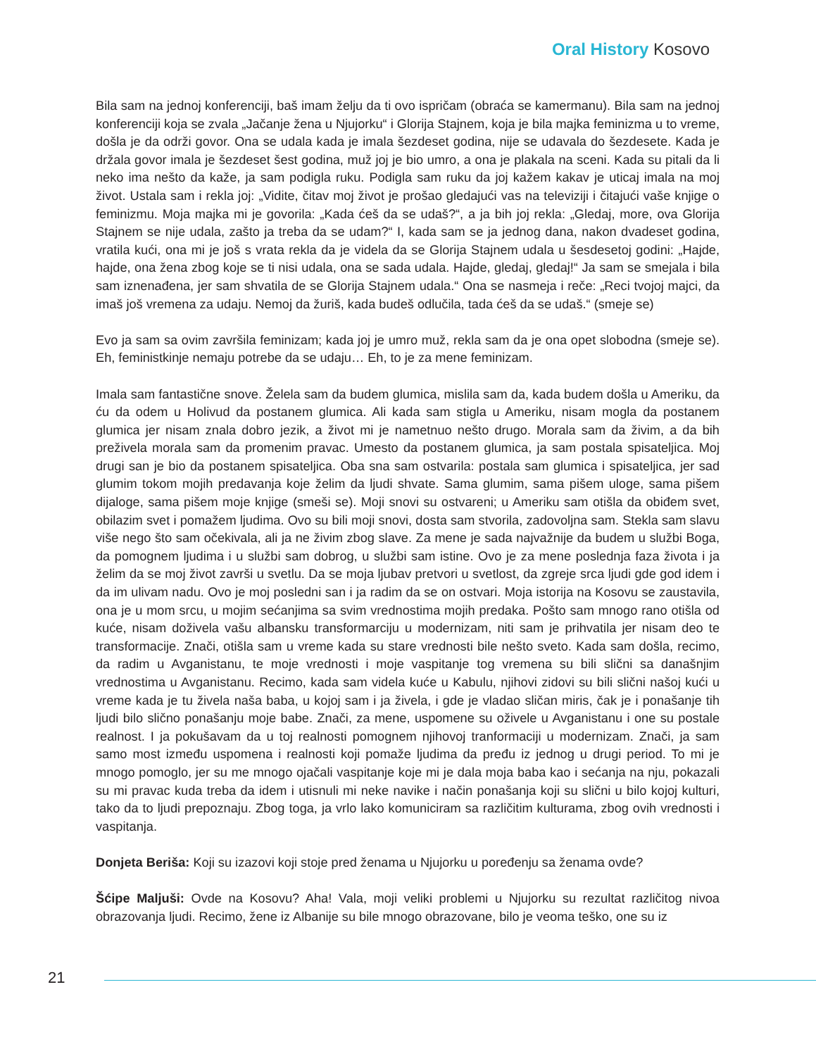Oral History Kosovo
Bila sam na jednoj konferenciji, baš imam želju da ti ovo ispričam (obraća se kamermanu). Bila sam na jednoj konferenciji koja se zvala „Jačanje žena u Njujorku“ i Glorija Stajnem, koja je bila majka feminizma u to vreme, došla je da održi govor. Ona se udala kada je imala šezdeset godina, nije se udavala do šezdesete. Kada je držala govor imala je šezdeset šest godina, muž joj je bio umro, a ona je plakala na sceni. Kada su pitali da li neko ima nešto da kaže, ja sam podigla ruku. Podigla sam ruku da joj kažem kakav je uticaj imala na moj život. Ustala sam i rekla joj: „Vidite, čitav moj život je prošao gledajući vas na televiziji i čitajući vaše knjige o feminizmu. Moja majka mi je govorila: „Kada ćeš da se udaš?“, a ja bih joj rekla: „Gledaj, more, ova Glorija Stajnem se nije udala, zašto ja treba da se udam?“ I, kada sam se ja jednog dana, nakon dvadeset godina, vratila kući, ona mi je još s vrata rekla da je videla da se Glorija Stajnem udala u šesdesetoj godini: „Hajde, hajde, ona žena zbog koje se ti nisi udala, ona se sada udala. Hajde, gledaj, gledaj!“ Ja sam se smejala i bila sam iznenađena, jer sam shvatila de se Glorija Stajnem udala.“ Ona se nasmeja i reče: „Reci tvojoj majci, da imaš još vremena za udaju. Nemoj da žuriš, kada budeš odlučila, tada ćeš da se udaš.“ (smeje se)
Evo ja sam sa ovim završila feminizam; kada joj je umro muž, rekla sam da je ona opet slobodna (smeje se). Eh, feministkinje nemaju potrebe da se udaju… Eh, to je za mene feminizam.
Imala sam fantastične snove. Želela sam da budem glumica, mislila sam da, kada budem došla u Ameriku, da ću da odem u Holivud da postanem glumica. Ali kada sam stigla u Ameriku, nisam mogla da postanem glumica jer nisam znala dobro jezik, a život mi je nametnuo nešto drugo. Morala sam da živim, a da bih preživela morala sam da promenim pravac. Umesto da postanem glumica, ja sam postala spisateljica. Moj drugi san je bio da postanem spisateljica. Oba sna sam ostvarila: postala sam glumica i spisateljica, jer sad glumim tokom mojih predavanja koje želim da ljudi shvate. Sama glumim, sama pišem uloge, sama pišem dijaloge, sama pišem moje knjige (smeši se). Moji snovi su ostvareni; u Ameriku sam otišla da obiđem svet, obilazim svet i pomažem ljudima. Ovo su bili moji snovi, dosta sam stvorila, zadovoljna sam. Stekla sam slavu više nego što sam očekivala, ali ja ne živim zbog slave. Za mene je sada najvažnije da budem u službi Boga, da pomognem ljudima i u službi sam dobrog, u službi sam istine. Ovo je za mene poslednja faza života i ja želim da se moj život završi u svetlu. Da se moja ljubav pretvori u svetlost, da zgreje srca ljudi gde god idem i da im ulivam nadu. Ovo je moj posledni san i ja radim da se on ostvari. Moja istorija na Kosovu se zaustavila, ona je u mom srcu, u mojim sećanjima sa svim vrednostima mojih predaka. Pošto sam mnogo rano otišla od kuće, nisam doživela vašu albansku transformarciju u modernizam, niti sam je prihvatila jer nisam deo te transformacije. Znači, otišla sam u vreme kada su stare vrednosti bile nešto sveto. Kada sam došla, recimo, da radim u Avganistanu, te moje vrednosti i moje vaspitanje tog vremena su bili slični sa današnjim vrednostima u Avganistanu. Recimo, kada sam videla kuće u Kabulu, njihovi zidovi su bili slični našoj kući u vreme kada je tu živela naša baba, u kojoj sam i ja živela, i gde je vladao sličan miris, čak je i ponašanje tih ljudi bilo slično ponašanju moje babe. Znači, za mene, uspomene su oživele u Avganistanu i one su postale realnost. I ja pokušavam da u toj realnosti pomognem njihovoj tranformaciji u modernizam. Znači, ja sam samo most između uspomena i realnosti koji pomaže ljudima da pređu iz jednog u drugi period. To mi je mnogo pomoglo, jer su me mnogo ojačali vaspitanje koje mi je dala moja baba kao i sećanja na nju, pokazali su mi pravac kuda treba da idem i utisnuli mi neke navike i način ponašanja koji su slični u bilo kojoj kulturi, tako da to ljudi prepoznaju. Zbog toga, ja vrlo lako komuniciram sa različitim kulturama, zbog ovih vrednosti i vaspitanja.
Donjeta Beriša: Koji su izazovi koji stoje pred ženama u Njujorku u poređenju sa ženama ovde?
Šćipe Maljuši: Ovde na Kosovu? Aha! Vala, moji veliki problemi u Njujorku su rezultat različitog nivoa obrazovanja ljudi. Recimo, žene iz Albanije su bile mnogo obrazovane, bilo je veoma teško, one su iz
21